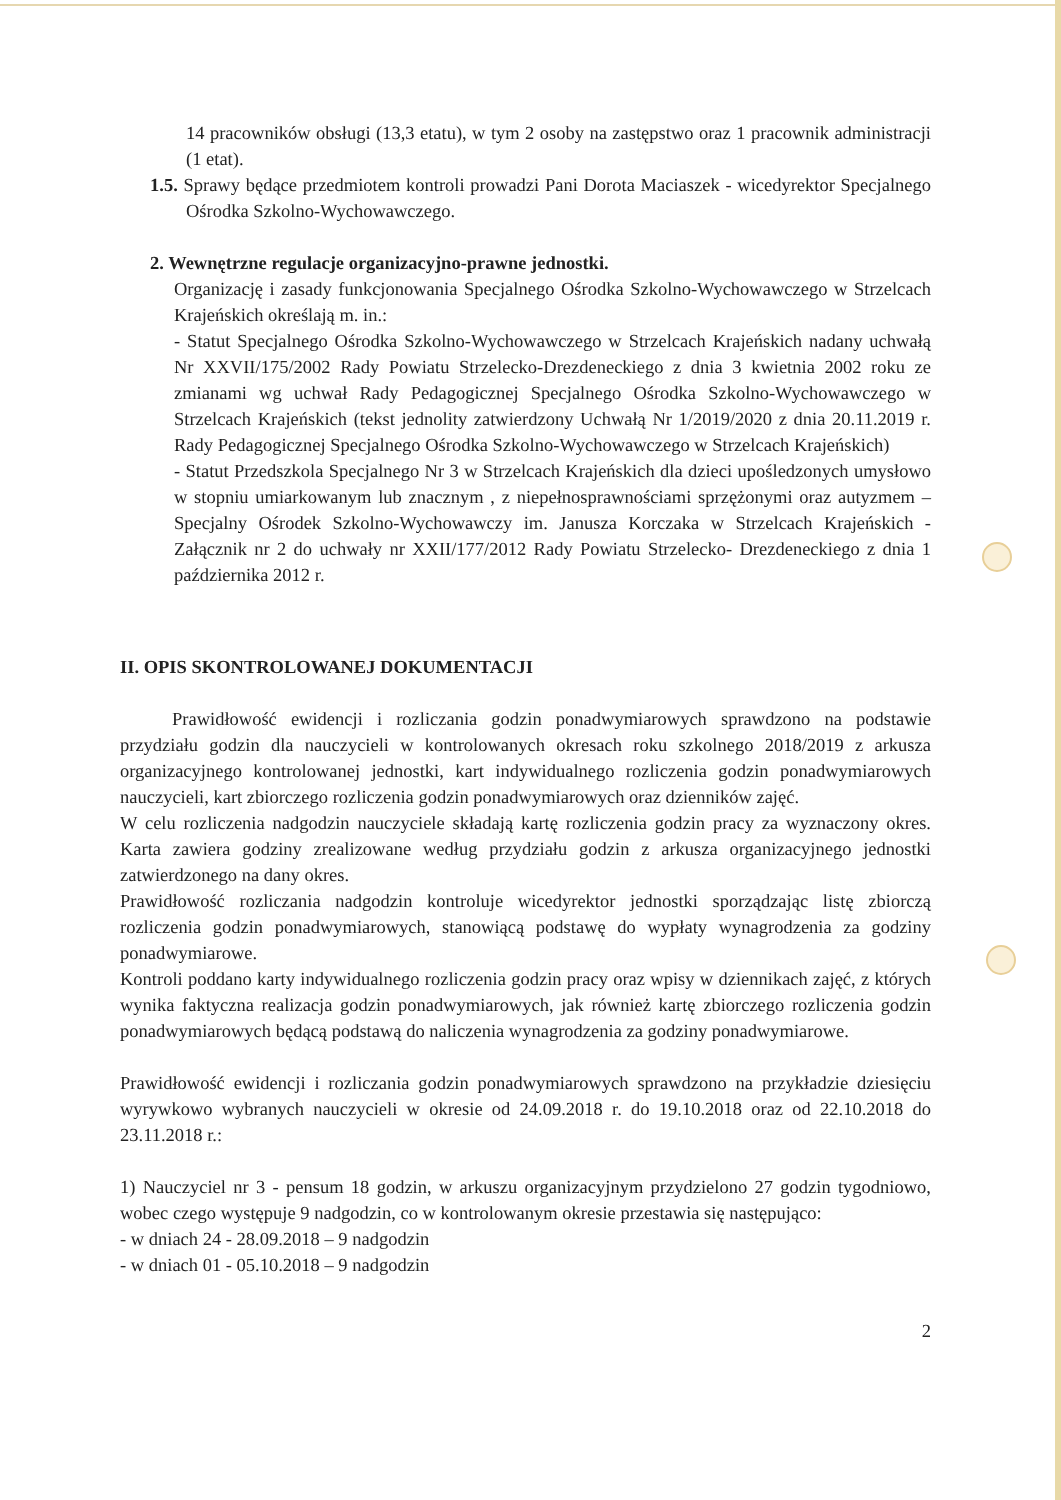14 pracowników obsługi (13,3 etatu), w tym 2 osoby na zastępstwo oraz 1 pracownik administracji (1 etat).
1.5. Sprawy będące przedmiotem kontroli prowadzi Pani Dorota Maciaszek - wicedyrektor Specjalnego Ośrodka Szkolno-Wychowawczego.
2. Wewnętrzne regulacje organizacyjno-prawne jednostki.
Organizację i zasady funkcjonowania Specjalnego Ośrodka Szkolno-Wychowawczego w Strzelcach Krajeńskich określają m. in.:
- Statut Specjalnego Ośrodka Szkolno-Wychowawczego w Strzelcach Krajeńskich nadany uchwałą Nr XXVII/175/2002 Rady Powiatu Strzelecko-Drezdeneckiego z dnia 3 kwietnia 2002 roku ze zmianami wg uchwał Rady Pedagogicznej Specjalnego Ośrodka Szkolno-Wychowawczego w Strzelcach Krajeńskich (tekst jednolity zatwierdzony Uchwałą Nr 1/2019/2020 z dnia 20.11.2019 r. Rady Pedagogicznej Specjalnego Ośrodka Szkolno-Wychowawczego w Strzelcach Krajeńskich)
- Statut Przedszkola Specjalnego Nr 3 w Strzelcach Krajeńskich dla dzieci upośledzonych umysłowo w stopniu umiarkowanym lub znacznym , z niepełnosprawnościami sprzężonymi oraz autyzmem – Specjalny Ośrodek Szkolno-Wychowawczy im. Janusza Korczaka w Strzelcach Krajeńskich - Załącznik nr 2 do uchwały nr XXII/177/2012 Rady Powiatu Strzelecko- Drezdeneckiego z dnia 1 października 2012 r.
II. OPIS SKONTROLOWANEJ DOKUMENTACJI
Prawidłowość ewidencji i rozliczania godzin ponadwymiarowych sprawdzono na podstawie przydziału godzin dla nauczycieli w kontrolowanych okresach roku szkolnego 2018/2019 z arkusza organizacyjnego kontrolowanej jednostki, kart indywidualnego rozliczenia godzin ponadwymiarowych nauczycieli, kart zbiorczego rozliczenia godzin ponadwymiarowych oraz dzienników zajęć.
W celu rozliczenia nadgodzin nauczyciele składają kartę rozliczenia godzin pracy za wyznaczony okres. Karta zawiera godziny zrealizowane według przydziału godzin z arkusza organizacyjnego jednostki zatwierdzonego na dany okres.
Prawidłowość rozliczania nadgodzin kontroluje wicedyrektor jednostki sporządzając listę zbiorczą rozliczenia godzin ponadwymiarowych, stanowiącą podstawę do wypłaty wynagrodzenia za godziny ponadwymiarowe.
Kontroli poddano karty indywidualnego rozliczenia godzin pracy oraz wpisy w dziennikach zajęć, z których wynika faktyczna realizacja godzin ponadwymiarowych, jak również kartę zbiorczego rozliczenia godzin ponadwymiarowych będącą podstawą do naliczenia wynagrodzenia za godziny ponadwymiarowe.
Prawidłowość ewidencji i rozliczania godzin ponadwymiarowych sprawdzono na przykładzie dziesięciu wyrywkowo wybranych nauczycieli w okresie od 24.09.2018 r. do 19.10.2018 oraz od 22.10.2018 do 23.11.2018 r.:
1) Nauczyciel nr 3 - pensum 18 godzin, w arkuszu organizacyjnym przydzielono 27 godzin tygodniowo, wobec czego występuje 9 nadgodzin, co w kontrolowanym okresie przestawia się następująco:
- w dniach 24 - 28.09.2018 – 9 nadgodzin
- w dniach 01 - 05.10.2018 – 9 nadgodzin
2